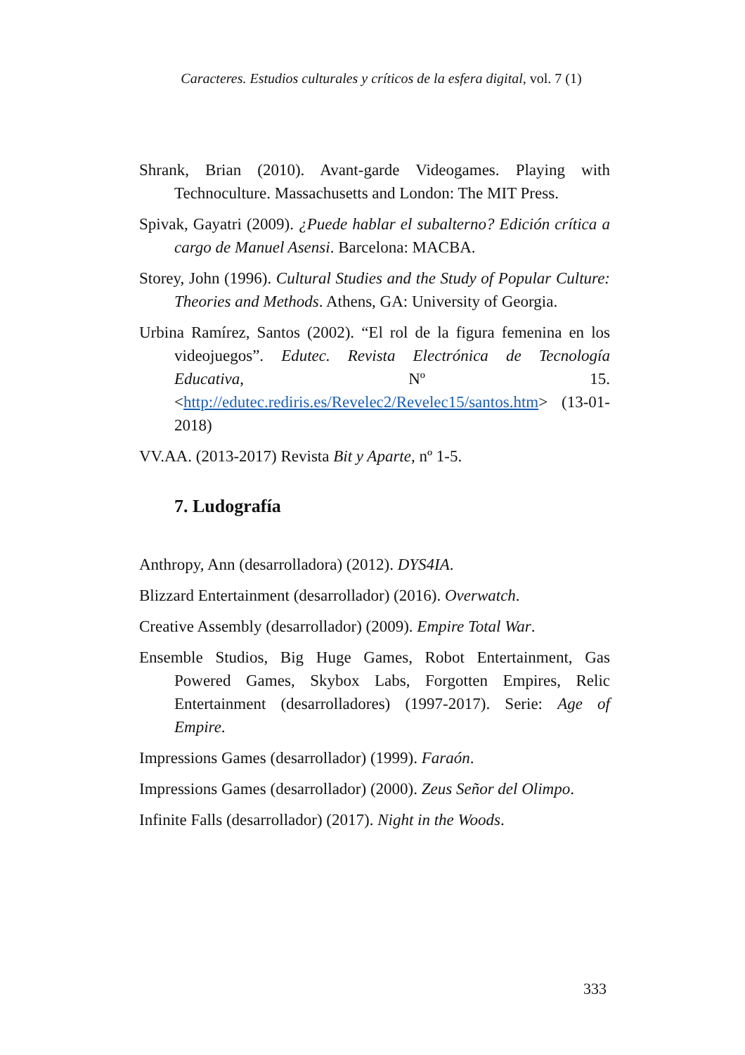Caracteres. Estudios culturales y críticos de la esfera digital, vol. 7 (1)
Shrank, Brian (2010). Avant-garde Videogames. Playing with Technoculture. Massachusetts and London: The MIT Press.
Spivak, Gayatri (2009). ¿Puede hablar el subalterno? Edición crítica a cargo de Manuel Asensi. Barcelona: MACBA.
Storey, John (1996). Cultural Studies and the Study of Popular Culture: Theories and Methods. Athens, GA: University of Georgia.
Urbina Ramírez, Santos (2002). “El rol de la figura femenina en los videojuegos”. Edutec. Revista Electrónica de Tecnología Educativa, Nº 15. <http://edutec.rediris.es/Revelec2/Revelec15/santos.htm> (13-01-2018)
VV.AA. (2013-2017) Revista Bit y Aparte, nº 1-5.
7. Ludografía
Anthropy, Ann (desarrolladora) (2012). DYS4IA.
Blizzard Entertainment (desarrollador) (2016). Overwatch.
Creative Assembly (desarrollador) (2009). Empire Total War.
Ensemble Studios, Big Huge Games, Robot Entertainment, Gas Powered Games, Skybox Labs, Forgotten Empires, Relic Entertainment (desarrolladores) (1997-2017). Serie: Age of Empire.
Impressions Games (desarrollador) (1999). Faraón.
Impressions Games (desarrollador) (2000). Zeus Señor del Olimpo.
Infinite Falls (desarrollador) (2017). Night in the Woods.
333